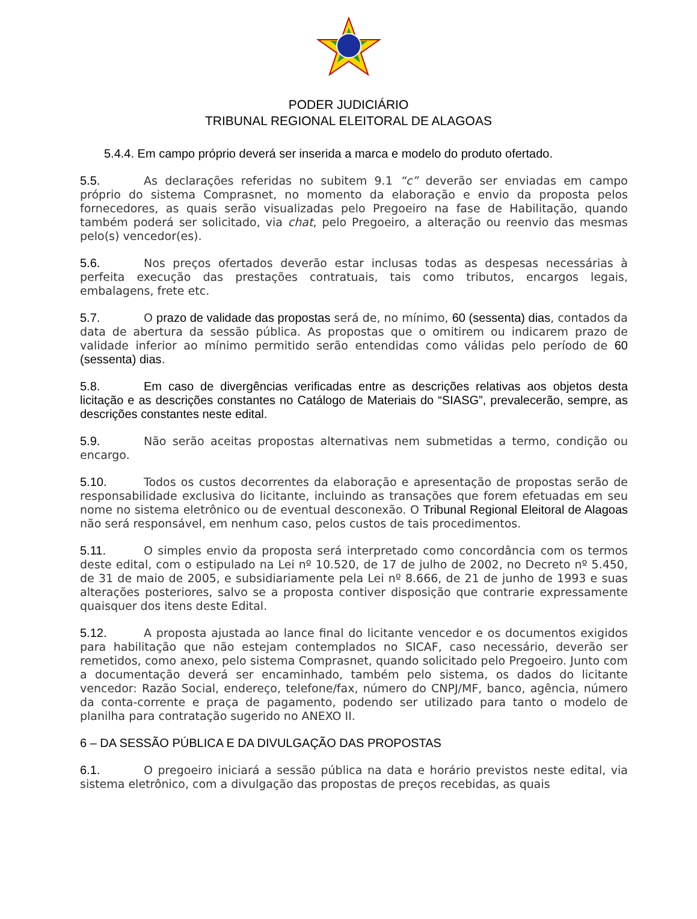PODER JUDICIÁRIO
TRIBUNAL REGIONAL ELEITORAL DE ALAGOAS
5.4.4. Em campo próprio deverá ser inserida a marca e modelo do produto ofertado.
5.5. As declarações referidas no subitem 9.1 “c” deverão ser enviadas em campo próprio do sistema Comprasnet, no momento da elaboração e envio da proposta pelos fornecedores, as quais serão visualizadas pelo Pregoeiro na fase de Habilitação, quando também poderá ser solicitado, via chat, pelo Pregoeiro, a alteração ou reenvio das mesmas pelo(s) vencedor(es).
5.6. Nos preços ofertados deverão estar inclusas todas as despesas necessárias à perfeita execução das prestações contratuais, tais como tributos, encargos legais, embalagens, frete etc.
5.7. O prazo de validade das propostas será de, no mínimo, 60 (sessenta) dias, contados da data de abertura da sessão pública. As propostas que o omitirem ou indicarem prazo de validade inferior ao mínimo permitido serão entendidas como válidas pelo período de 60 (sessenta) dias.
5.8. Em caso de divergências verificadas entre as descrições relativas aos objetos desta licitação e as descrições constantes no Catálogo de Materiais do “SIASG”, prevalecerão, sempre, as descrições constantes neste edital.
5.9. Não serão aceitas propostas alternativas nem submetidas a termo, condição ou encargo.
5.10. Todos os custos decorrentes da elaboração e apresentação de propostas serão de responsabilidade exclusiva do licitante, incluindo as transações que forem efetuadas em seu nome no sistema eletrônico ou de eventual desconexão. O Tribunal Regional Eleitoral de Alagoas não será responsável, em nenhum caso, pelos custos de tais procedimentos.
5.11. O simples envio da proposta será interpretado como concordância com os termos deste edital, com o estipulado na Lei nº 10.520, de 17 de julho de 2002, no Decreto nº 5.450, de 31 de maio de 2005, e subsidiariamente pela Lei nº 8.666, de 21 de junho de 1993 e suas alterações posteriores, salvo se a proposta contiver disposição que contrarie expressamente quaisquer dos itens deste Edital.
5.12. A proposta ajustada ao lance final do licitante vencedor e os documentos exigidos para habilitação que não estejam contemplados no SICAF, caso necessário, deverão ser remetidos, como anexo, pelo sistema Comprasnet, quando solicitado pelo Pregoeiro. Junto com a documentação deverá ser encaminhado, também pelo sistema, os dados do licitante vencedor: Razão Social, endereço, telefone/fax, número do CNPJ/MF, banco, agência, número da conta-corrente e praça de pagamento, podendo ser utilizado para tanto o modelo de planilha para contratação sugerido no ANEXO II.
6 – DA SESSÃO PÚBLICA E DA DIVULGAÇÃO DAS PROPOSTAS
6.1. O pregoeiro iniciará a sessão pública na data e horário previstos neste edital, via sistema eletrônico, com a divulgação das propostas de preços recebidas, as quais